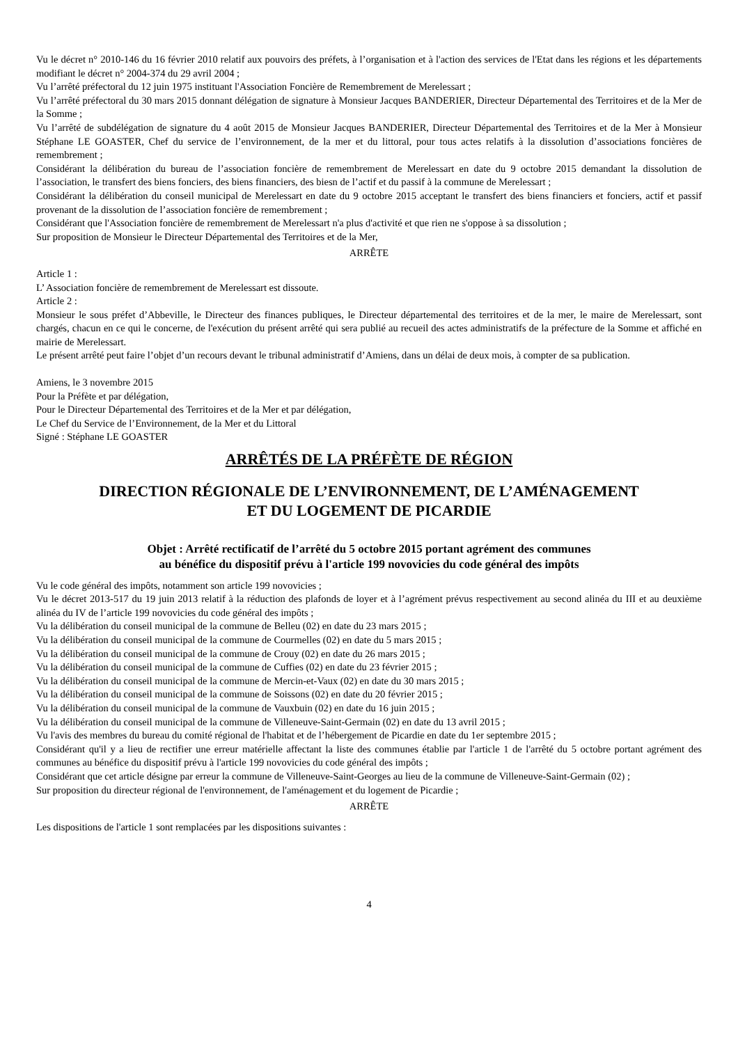Vu le décret n° 2010-146 du 16 février 2010 relatif aux pouvoirs des préfets, à l’organisation et à l'action des services de l'Etat dans les régions et les départements modifiant le décret n° 2004-374 du 29 avril 2004 ;
Vu l’arrêté préfectoral du 12 juin 1975 instituant l'Association Foncière de Remembrement de Merelessart ;
Vu l’arrêté préfectoral du 30 mars 2015 donnant délégation de signature à Monsieur Jacques BANDERIER, Directeur Départemental des Territoires et de la Mer de la Somme ;
Vu l’arrêté de subdélégation de signature du 4 août 2015 de Monsieur Jacques BANDERIER, Directeur Départemental des Territoires et de la Mer à Monsieur Stéphane LE GOASTER, Chef du service de l’environnement, de la mer et du littoral, pour tous actes relatifs à la dissolution d’associations foncières de remembrement ;
Considérant la délibération du bureau de l’association foncière de remembrement de Merelessart en date du 9 octobre 2015 demandant la dissolution de l’association, le transfert des biens fonciers, des biens financiers, des biesn de l’actif et du passif à la commune de Merelessart ;
Considérant la délibération du conseil municipal de Merelessart en date du 9 octobre 2015 acceptant le transfert des biens financiers et fonciers, actif et passif provenant de la dissolution de l’association foncière de remembrement ;
Considérant que l'Association foncière de remembrement de Merelessart n'a plus d'activité et que rien ne s'oppose à sa dissolution ;
Sur proposition de Monsieur le Directeur Départemental des Territoires et de la Mer,
ARRÊTE
Article 1 :
L’ Association foncière de remembrement de Merelessart est dissoute.
Article 2 :
Monsieur le sous préfet d’Abbeville, le Directeur des finances publiques, le Directeur départemental des territoires et de la mer, le maire de Merelessart, sont chargés, chacun en ce qui le concerne, de l'exécution du présent arrêté qui sera publié au recueil des actes administratifs de la préfecture de la Somme et affiché en mairie de Merelessart.
Le présent arrêté peut faire l’objet d’un recours devant le tribunal administratif d’Amiens, dans un délai de deux mois, à compter de sa publication.
Amiens, le 3 novembre 2015
Pour la Préfète et par délégation,
Pour le Directeur Départemental des Territoires et de la Mer et par délégation,
Le Chef du Service de l’Environnement, de la Mer et du Littoral
Signé : Stéphane LE GOASTER
ARRÊTÉS DE LA PRÉFÈTE DE RÉGION
DIRECTION RÉGIONALE DE L’ENVIRONNEMENT, DE L’AMÉNAGEMENT
ET DU LOGEMENT DE PICARDIE
Objet : Arrêté rectificatif de l’arrêté du 5 octobre 2015 portant agrément des communes
au bénéfice du dispositif prévu à l'article 199 novovicies du code général des impôts
Vu le code général des impôts, notamment son article 199 novovicies ;
Vu le décret 2013-517 du 19 juin 2013 relatif à la réduction des plafonds de loyer et à l’agrément prévus respectivement au second alinéa du III et au deuxième alinéa du IV de l’article 199 novovicies du code général des impôts ;
Vu la délibération du conseil municipal de la commune de Belleu (02) en date du 23 mars 2015 ;
Vu la délibération du conseil municipal de la commune de Courmelles (02) en date du 5 mars 2015 ;
Vu la délibération du conseil municipal de la commune de Crouy (02) en date du 26 mars 2015 ;
Vu la délibération du conseil municipal de la commune de Cuffies (02) en date du 23 février 2015 ;
Vu la délibération du conseil municipal de la commune de Mercin-et-Vaux (02) en date du 30 mars 2015 ;
Vu la délibération du conseil municipal de la commune de Soissons (02) en date du 20 février 2015 ;
Vu la délibération du conseil municipal de la commune de Vauxbuin (02) en date du 16 juin 2015 ;
Vu la délibération du conseil municipal de la commune de Villeneuve-Saint-Germain (02) en date du 13 avril 2015 ;
Vu l'avis des membres du bureau du comité régional de l'habitat et de l’hébergement de Picardie en date du 1er septembre 2015 ;
Considérant qu'il y a lieu de rectifier une erreur matérielle affectant la liste des communes établie par l'article 1 de l'arrêté du 5 octobre portant agrément des communes au bénéfice du dispositif prévu à l'article 199 novovicies du code général des impôts ;
Considérant que cet article désigne par erreur la commune de Villeneuve-Saint-Georges au lieu de la commune de Villeneuve-Saint-Germain (02) ;
Sur proposition du directeur régional de l'environnement, de l'aménagement et du logement de Picardie ;
ARRÊTE
Les dispositions de l'article 1 sont remplacées par les dispositions suivantes :
4